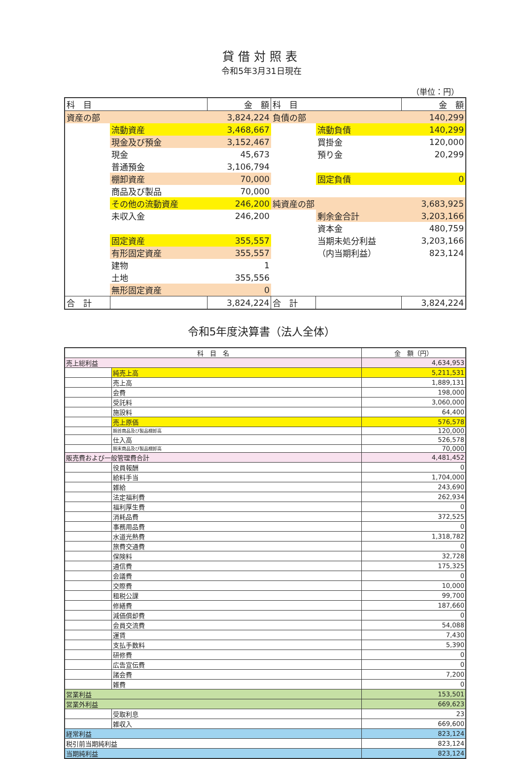貸借対照表
令和5年3月31日現在
（単位：円）
| 科 目 | | 金 額 | 科 目 | | 金 額 |
| --- | --- | --- | --- | --- | --- |
| 資産の部 | | 3,824,224 | 負債の部 | | 140,299 |
| | 流動資産 | 3,468,667 | | 流動負債 | 140,299 |
| | 現金及び預金 | 3,152,467 | | 買掛金 | 120,000 |
| | 現金 | 45,673 | | 預り金 | 20,299 |
| | 普通預金 | 3,106,794 | | | |
| | 棚卸資産 | 70,000 | | 固定負債 | 0 |
| | 商品及び製品 | 70,000 | | | |
| | その他の流動資産 | 246,200 | 純資産の部 | | 3,683,925 |
| | 未収入金 | 246,200 | | 剰余金合計 | 3,203,166 |
| | | | | 資本金 | 480,759 |
| | 固定資産 | 355,557 | | 当期未処分利益 | 3,203,166 |
| | 有形固定資産 | 355,557 | | （内当期利益） | 823,124 |
| | 建物 | 1 | | | |
| | 土地 | 355,556 | | | |
| | 無形固定資産 | 0 | | | |
| 合 計 | | 3,824,224 | 合 計 | | 3,824,224 |
令和5年度決算書（法人全体）
| 科 目 名 | | 金 額（円） |
| --- | --- | --- |
| 売上総利益 | | 4,634,953 |
| | 純売上高 | 5,211,531 |
| | 売上高 | 1,889,131 |
| | 会費 | 198,000 |
| | 受託料 | 3,060,000 |
| | 施設料 | 64,400 |
| | 売上原価 | 576,578 |
| | 期首商品及び製品棚卸高 | 120,000 |
| | 仕入高 | 526,578 |
| | 期末商品及び製品棚卸高 | 70,000 |
| 販売費および一般管理費合計 | | 4,481,452 |
| | 役員報酬 | 0 |
| | 給料手当 | 1,704,000 |
| | 雑給 | 243,690 |
| | 法定福利費 | 262,934 |
| | 福利厚生費 | 0 |
| | 消耗品費 | 372,525 |
| | 事務用品費 | 0 |
| | 水道光熱費 | 1,318,782 |
| | 旅費交通費 | 0 |
| | 保険料 | 32,728 |
| | 通信費 | 175,325 |
| | 会議費 | 0 |
| | 交際費 | 10,000 |
| | 租税公課 | 99,700 |
| | 修繕費 | 187,660 |
| | 減価償却費 | 0 |
| | 会員交流費 | 54,088 |
| | 運賃 | 7,430 |
| | 支払手数料 | 5,390 |
| | 研修費 | 0 |
| | 広告宣伝費 | 0 |
| | 諸会費 | 7,200 |
| | 雑費 | 0 |
| 営業利益 | | 153,501 |
| 営業外利益 | | 669,623 |
| | 受取利息 | 23 |
| | 雑収入 | 669,600 |
| 経常利益 | | 823,124 |
| 税引前当期純利益 | | 823,124 |
| 当期純利益 | | 823,124 |